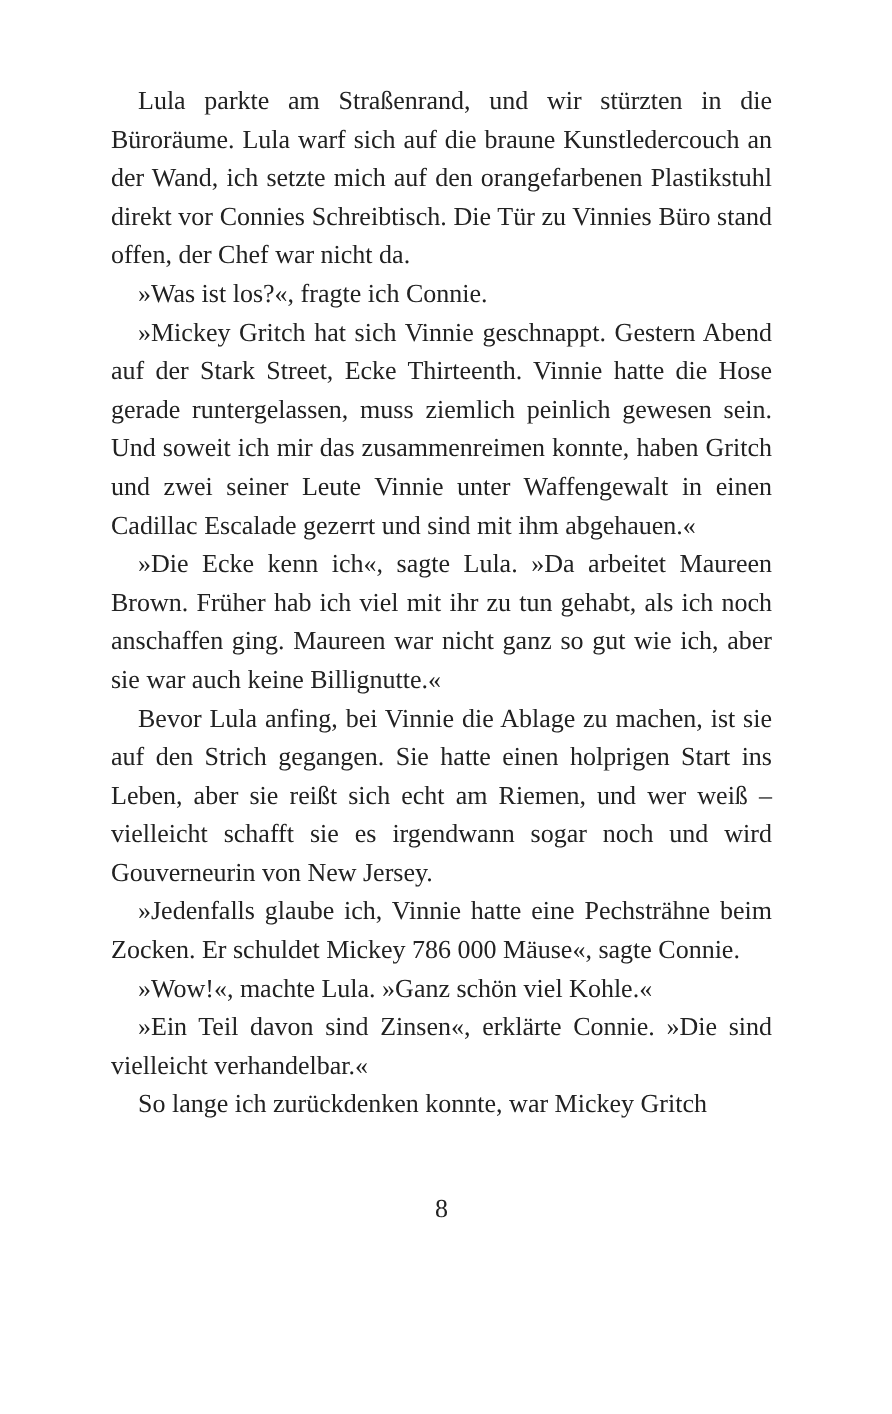Lula parkte am Straßenrand, und wir stürzten in die Büroräume. Lula warf sich auf die braune Kunstledercouch an der Wand, ich setzte mich auf den orangefarbenen Plastikstuhl direkt vor Connies Schreibtisch. Die Tür zu Vinnies Büro stand offen, der Chef war nicht da.
»Was ist los?«, fragte ich Connie.
»Mickey Gritch hat sich Vinnie geschnappt. Gestern Abend auf der Stark Street, Ecke Thirteenth. Vinnie hatte die Hose gerade runtergelassen, muss ziemlich peinlich gewesen sein. Und soweit ich mir das zusammenreimen konnte, haben Gritch und zwei seiner Leute Vinnie unter Waffengewalt in einen Cadillac Escalade gezerrt und sind mit ihm abgehauen.«
»Die Ecke kenn ich«, sagte Lula. »Da arbeitet Maureen Brown. Früher hab ich viel mit ihr zu tun gehabt, als ich noch anschaffen ging. Maureen war nicht ganz so gut wie ich, aber sie war auch keine Billignutte.«
Bevor Lula anfing, bei Vinnie die Ablage zu machen, ist sie auf den Strich gegangen. Sie hatte einen holprigen Start ins Leben, aber sie reißt sich echt am Riemen, und wer weiß – vielleicht schafft sie es irgendwann sogar noch und wird Gouverneurin von New Jersey.
»Jedenfalls glaube ich, Vinnie hatte eine Pechsträhne beim Zocken. Er schuldet Mickey 786 000 Mäuse«, sagte Connie.
»Wow!«, machte Lula. »Ganz schön viel Kohle.«
»Ein Teil davon sind Zinsen«, erklärte Connie. »Die sind vielleicht verhandelbar.«
So lange ich zurückdenken konnte, war Mickey Gritch
8